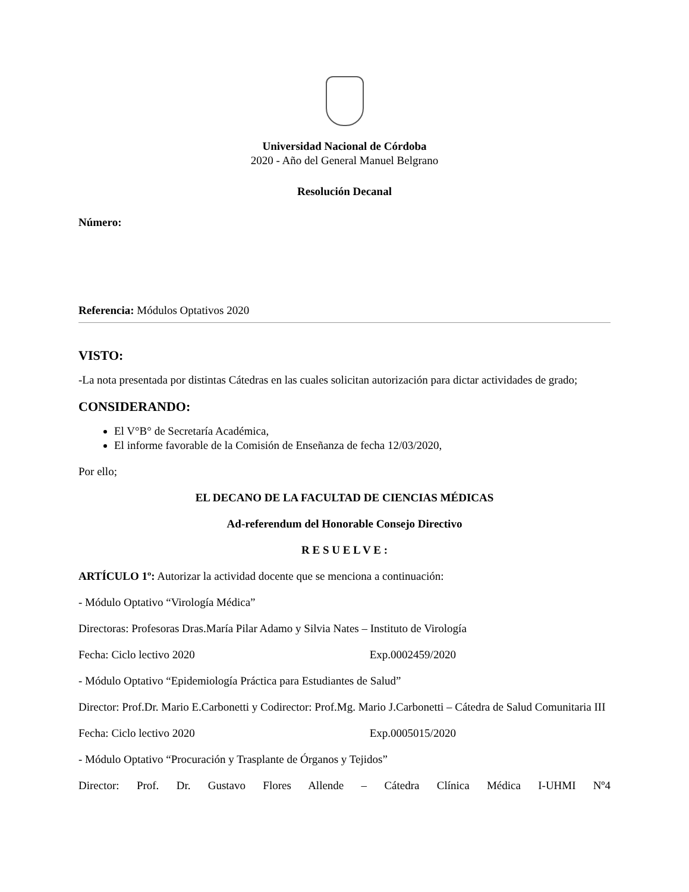Universidad Nacional de Córdoba
2020 - Año del General Manuel Belgrano
Resolución Decanal
Número:
Referencia: Módulos Optativos 2020
VISTO:
-La nota presentada por distintas Cátedras en las cuales solicitan autorización para dictar actividades de grado;
CONSIDERANDO:
El V°B° de Secretaría Académica,
El informe favorable de la Comisión de Enseñanza de fecha 12/03/2020,
Por ello;
EL DECANO DE LA FACULTAD DE CIENCIAS MÉDICAS
Ad-referendum del Honorable Consejo Directivo
R E S U E L V E :
ARTÍCULO 1º: Autorizar la actividad docente que se menciona a continuación:
- Módulo Optativo “Virología Médica”
Directoras: Profesoras Dras.María Pilar Adamo y Silvia Nates – Instituto de Virología
Fecha: Ciclo lectivo 2020 Exp.0002459/2020
- Módulo Optativo “Epidemiología Práctica para Estudiantes de Salud”
Director: Prof.Dr. Mario E.Carbonetti y Codirector: Prof.Mg. Mario J.Carbonetti – Cátedra de Salud Comunitaria III
Fecha: Ciclo lectivo 2020 Exp.0005015/2020
- Módulo Optativo “Procuración y Trasplante de Órganos y Tejidos”
Director: Prof. Dr. Gustavo Flores Allende – Cátedra Clínica Médica I-UHMI Nº4